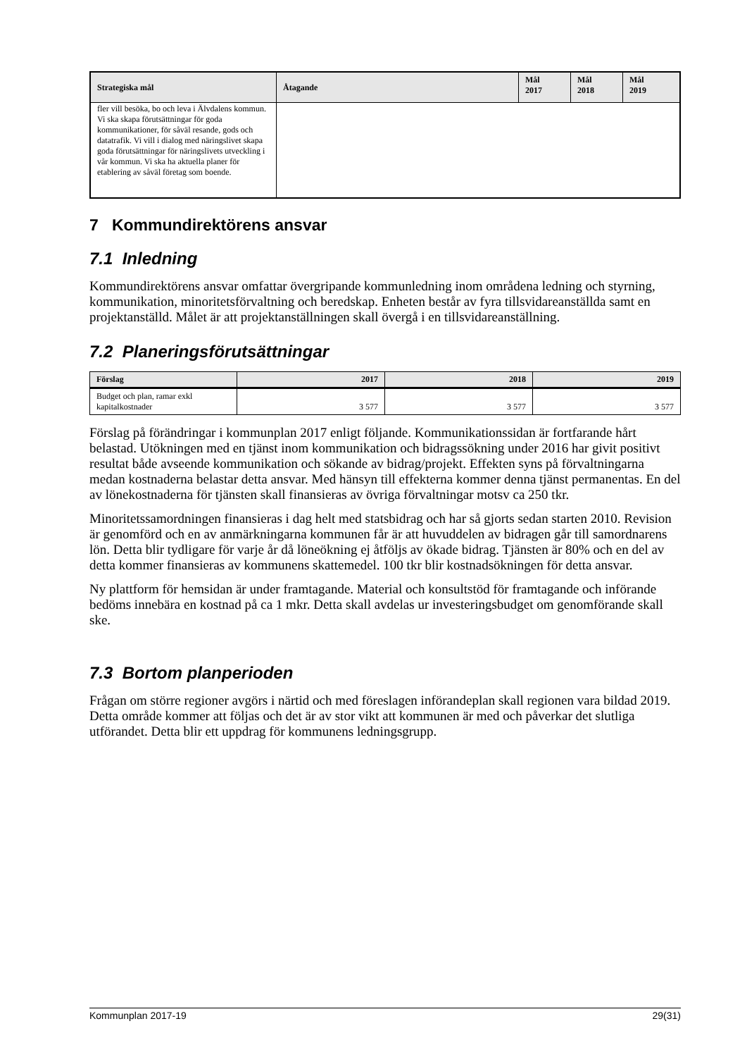| Strategiska mål | Åtagande | Mål 2017 | Mål 2018 | Mål 2019 |
| --- | --- | --- | --- | --- |
| fler vill besöka, bo och leva i Älvdalens kommun. Vi ska skapa förutsättningar för goda kommunikationer, för såväl resande, gods och datatrafik. Vi vill i dialog med näringslivet skapa goda förutsättningar för näringslivets utveckling i vår kommun. Vi ska ha aktuella planer för etablering av såväl företag som boende. | | | | |
7 Kommundirektörens ansvar
7.1 Inledning
Kommundirektörens ansvar omfattar övergripande kommunledning inom områdena ledning och styrning, kommunikation, minoritetsförvaltning och beredskap. Enheten består av fyra tillsvidareanställda samt en projektanställd. Målet är att projektanställningen skall övergå i en tillsvidareanställning.
7.2 Planeringsförutsättningar
| Förslag | 2017 | 2018 | 2019 |
| --- | --- | --- | --- |
| Budget och plan, ramar exkl kapitalkostnader | 3 577 | 3 577 | 3 577 |
Förslag på förändringar i kommunplan 2017 enligt följande. Kommunikationssidan är fortfarande hårt belastad. Utökningen med en tjänst inom kommunikation och bidragssökning under 2016 har givit positivt resultat både avseende kommunikation och sökande av bidrag/projekt. Effekten syns på förvaltningarna medan kostnaderna belastar detta ansvar. Med hänsyn till effekterna kommer denna tjänst permanentas. En del av lönekostnaderna för tjänsten skall finansieras av övriga förvaltningar motsv ca 250 tkr.
Minoritetssamordningen finansieras i dag helt med statsbidrag och har så gjorts sedan starten 2010. Revision är genomförd och en av anmärkningarna kommunen får är att huvuddelen av bidragen går till samordnarens lön. Detta blir tydligare för varje år då löneökning ej åtföljs av ökade bidrag. Tjänsten är 80% och en del av detta kommer finansieras av kommunens skattemedel. 100 tkr blir kostnadsökningen för detta ansvar.
Ny plattform för hemsidan är under framtagande. Material och konsultstöd för framtagande och införande bedöms innebära en kostnad på ca 1 mkr. Detta skall avdelas ur investeringsbudget om genomförande skall ske.
7.3 Bortom planperioden
Frågan om större regioner avgörs i närtid och med föreslagen införandeplan skall regionen vara bildad 2019. Detta område kommer att följas och det är av stor vikt att kommunen är med och påverkar det slutliga utförandet. Detta blir ett uppdrag för kommunens ledningsgrupp.
Kommunplan 2017-19 29(31)